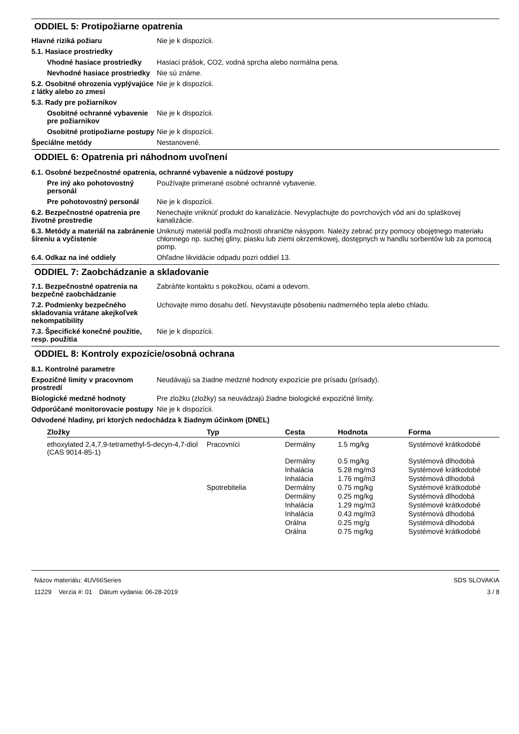ODDIEL 5: Protipožiarne opatrenia
Hlavné riziká požiaru Nie je k dispozícii.
5.1. Hasiace prostriedky
Vhodné hasiace prostriedky
Hasiaci prášok, CO2, vodná sprcha alebo normálna pena.
Nevhodné hasiace prostriedky
Nie sú známe.
5.2. Osobitné ohrozenia vyplývajúce z látky alebo zo zmesi
Nie je k dispozícii.
5.3. Rady pre požiarnikov
Osobitné ochranné vybavenie pre požiarnikov
Nie je k dispozícii.
Osobitné protipožiarne postupy
Nie je k dispozícii.
Špeciálne metódy Nestanovené.
ODDIEL 6: Opatrenia pri náhodnom uvoľnení
6.1. Osobné bezpečnostné opatrenia, ochranné vybavenie a núdzové postupy
Pre iný ako pohotovostný personál
Používajte primerané osobné ochranné vybavenie.
Pre pohotovostný personál Nie je k dispozícii.
6.2. Bezpečnostné opatrenia pre životné prostredie
Nenechajte vniknúť produkt do kanalizácie. Nevyplachujte do povrchových vôd ani do splaškovej kanalizácie.
6.3. Metódy a materiál na zabránenie šíreniu a vyčistenie
Uniknutý materiál podľa možnosti ohraničte násypom. Należy zebrać przy pomocy obojętnego materiału chłonnego np. suchej gliny, piasku lub ziemi okrzemkowej, dostępnych w handlu sorbentów lub za pomocą pomp.
6.4. Odkaz na iné oddiely Ohľadne likvidácie odpadu pozri oddiel 13.
ODDIEL 7: Zaobchádzanie a skladovanie
7.1. Bezpečnostné opatrenia na bezpečné zaobchádzanie
Zabráňte kontaktu s pokožkou, očami a odevom.
7.2. Podmienky bezpečného skladovania vrátane akejkoľvek nekompatibility
Uchovajte mimo dosahu detí. Nevystavujte pôsobeniu nadmerného tepla alebo chladu.
7.3. Špecifické konečné použitie, resp. použitia
Nie je k dispozícii.
ODDIEL 8: Kontroly expozície/osobná ochrana
8.1. Kontrolné parametre
Expozičné limity v pracovnom prostredí
Neudávajú sa žiadne medzné hodnoty expozície pre prísadu (prísady).
Biologické medzné hodnoty Pre zložku (zložky) sa neuvádzajú žiadne biologické expozičné limity.
Odporúčané monitorovacie postupy
Nie je k dispozícii.
Odvodené hladiny, pri ktorých nedochádza k žiadnym účinkom (DNEL)
| Zložky | Typ | Cesta | Hodnota | Forma |
| --- | --- | --- | --- | --- |
| ethoxylated 2,4,7,9-tetramethyl-5-decyn-4,7-diol (CAS 9014-85-1) | Pracovníci | Dermálny | 1.5 mg/kg | Systémové krátkodobé |
| | | Dermálny | 0.5 mg/kg | Systémová dlhodobá |
| | | Inhalácia | 5.28 mg/m3 | Systémové krátkodobé |
| | | Inhalácia | 1.76 mg/m3 | Systémová dlhodobá |
| | Spotrebitelia | Dermálny | 0.75 mg/kg | Systémové krátkodobé |
| | | Dermálny | 0.25 mg/kg | Systémová dlhodobá |
| | | Inhalácia | 1.29 mg/m3 | Systémové krátkodobé |
| | | Inhalácia | 0.43 mg/m3 | Systémová dlhodobá |
| | | Orálna | 0.25 mg/g | Systémová dlhodobá |
| | | Orálna | 0.75 mg/kg | Systémové krátkodobé |
Názov materiálu: 4UV66Series
11229 Verzia #: 01 Dátum vydania: 06-28-2019
SDS SLOVAKIA
3 / 8